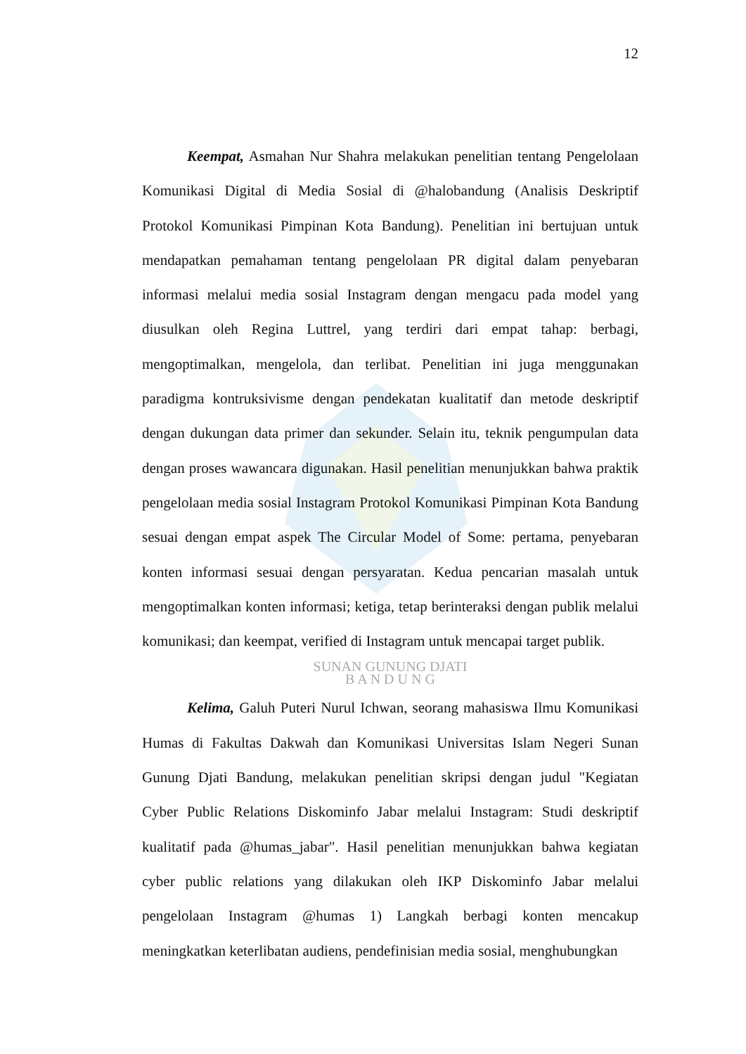12
Keempat, Asmahan Nur Shahra melakukan penelitian tentang Pengelolaan Komunikasi Digital di Media Sosial di @halobandung (Analisis Deskriptif Protokol Komunikasi Pimpinan Kota Bandung). Penelitian ini bertujuan untuk mendapatkan pemahaman tentang pengelolaan PR digital dalam penyebaran informasi melalui media sosial Instagram dengan mengacu pada model yang diusulkan oleh Regina Luttrel, yang terdiri dari empat tahap: berbagi, mengoptimalkan, mengelola, dan terlibat. Penelitian ini juga menggunakan paradigma kontruksivisme dengan pendekatan kualitatif dan metode deskriptif dengan dukungan data primer dan sekunder. Selain itu, teknik pengumpulan data dengan proses wawancara digunakan. Hasil penelitian menunjukkan bahwa praktik pengelolaan media sosial Instagram Protokol Komunikasi Pimpinan Kota Bandung sesuai dengan empat aspek The Circular Model of Some: pertama, penyebaran konten informasi sesuai dengan persyaratan. Kedua pencarian masalah untuk mengoptimalkan konten informasi; ketiga, tetap berinteraksi dengan publik melalui komunikasi; dan keempat, verified di Instagram untuk mencapai target publik.
SUNAN GUNUNG DJATI
B A N D U N G
Kelima, Galuh Puteri Nurul Ichwan, seorang mahasiswa Ilmu Komunikasi Humas di Fakultas Dakwah dan Komunikasi Universitas Islam Negeri Sunan Gunung Djati Bandung, melakukan penelitian skripsi dengan judul "Kegiatan Cyber Public Relations Diskominfo Jabar melalui Instagram: Studi deskriptif kualitatif pada @humas_jabar". Hasil penelitian menunjukkan bahwa kegiatan cyber public relations yang dilakukan oleh IKP Diskominfo Jabar melalui pengelolaan Instagram @humas 1) Langkah berbagi konten mencakup meningkatkan keterlibatan audiens, pendefinisian media sosial, menghubungkan